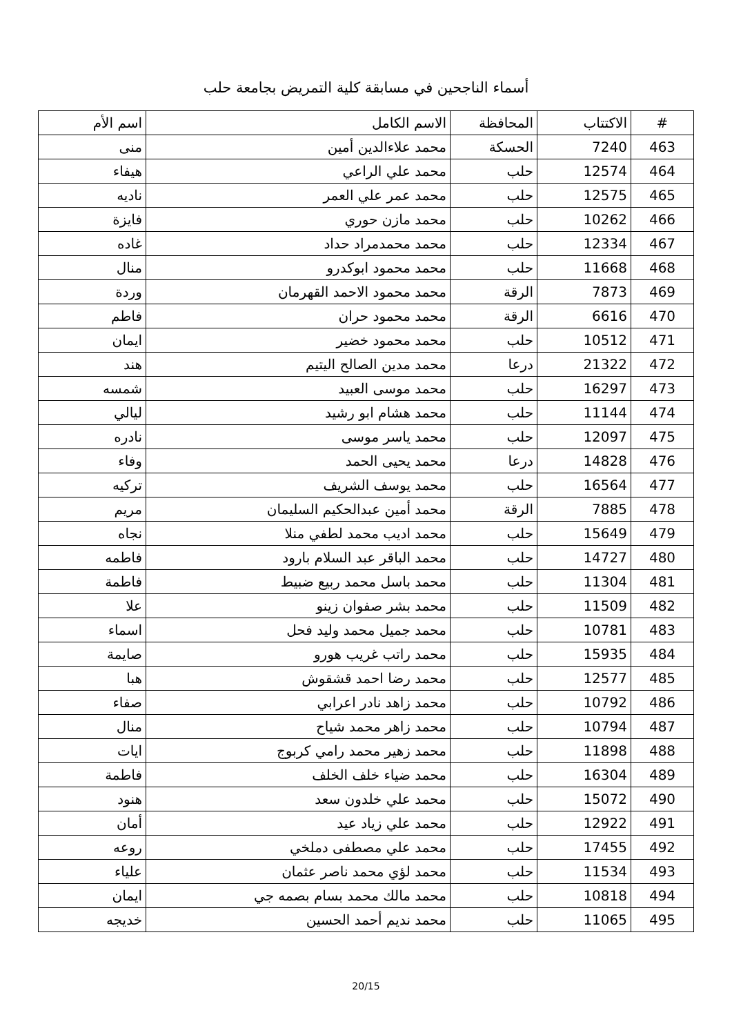أسماء الناجحين في مسابقة كلية التمريض بجامعة حلب
| # | الاكتتاب | المحافظة | الاسم الكامل | اسم الأم |
| --- | --- | --- | --- | --- |
| 463 | 7240 | الحسكة | محمد علاءالدين أمين | منى |
| 464 | 12574 | حلب | محمد علي الراعي | هيفاء |
| 465 | 12575 | حلب | محمد عمر علي العمر | ناديه |
| 466 | 10262 | حلب | محمد مازن حوري | فايزة |
| 467 | 12334 | حلب | محمد محمدمراد حداد | غاده |
| 468 | 11668 | حلب | محمد محمود ابوكدرو | منال |
| 469 | 7873 | الرقة | محمد محمود الاحمد القهرمان | وردة |
| 470 | 6616 | الرقة | محمد محمود حران | فاطم |
| 471 | 10512 | حلب | محمد محمود خضير | ايمان |
| 472 | 21322 | درعا | محمد مدين الصالح اليتيم | هند |
| 473 | 16297 | حلب | محمد موسى العبيد | شمسه |
| 474 | 11144 | حلب | محمد هشام ابو رشيد | ليالي |
| 475 | 12097 | حلب | محمد ياسر موسى | نادره |
| 476 | 14828 | درعا | محمد يحيى الحمد | وفاء |
| 477 | 16564 | حلب | محمد يوسف الشريف | تركيه |
| 478 | 7885 | الرقة | محمد أمين عبدالحكيم السليمان | مريم |
| 479 | 15649 | حلب | محمد اديب محمد لطفي منلا | نجاه |
| 480 | 14727 | حلب | محمد الباقر عبد السلام بارود | فاطمه |
| 481 | 11304 | حلب | محمد باسل محمد ربيع ضبيط | فاطمة |
| 482 | 11509 | حلب | محمد بشر صفوان زينو | علا |
| 483 | 10781 | حلب | محمد جميل محمد وليد فحل | اسماء |
| 484 | 15935 | حلب | محمد راتب غريب هورو | صايمة |
| 485 | 12577 | حلب | محمد رضا احمد قشقوش | هبا |
| 486 | 10792 | حلب | محمد زاهد نادر اعرابي | صفاء |
| 487 | 10794 | حلب | محمد زاهر محمد شياح | منال |
| 488 | 11898 | حلب | محمد زهير محمد رامي كربوج | ايات |
| 489 | 16304 | حلب | محمد ضياء خلف الخلف | فاطمة |
| 490 | 15072 | حلب | محمد علي خلدون سعد | هنود |
| 491 | 12922 | حلب | محمد علي زياد عيد | أمان |
| 492 | 17455 | حلب | محمد علي مصطفى دملخي | روعه |
| 493 | 11534 | حلب | محمد لؤي محمد ناصر عثمان | علياء |
| 494 | 10818 | حلب | محمد مالك محمد بسام بصمه جي | ايمان |
| 495 | 11065 | حلب | محمد نديم أحمد الحسين | خديجه |
20/15